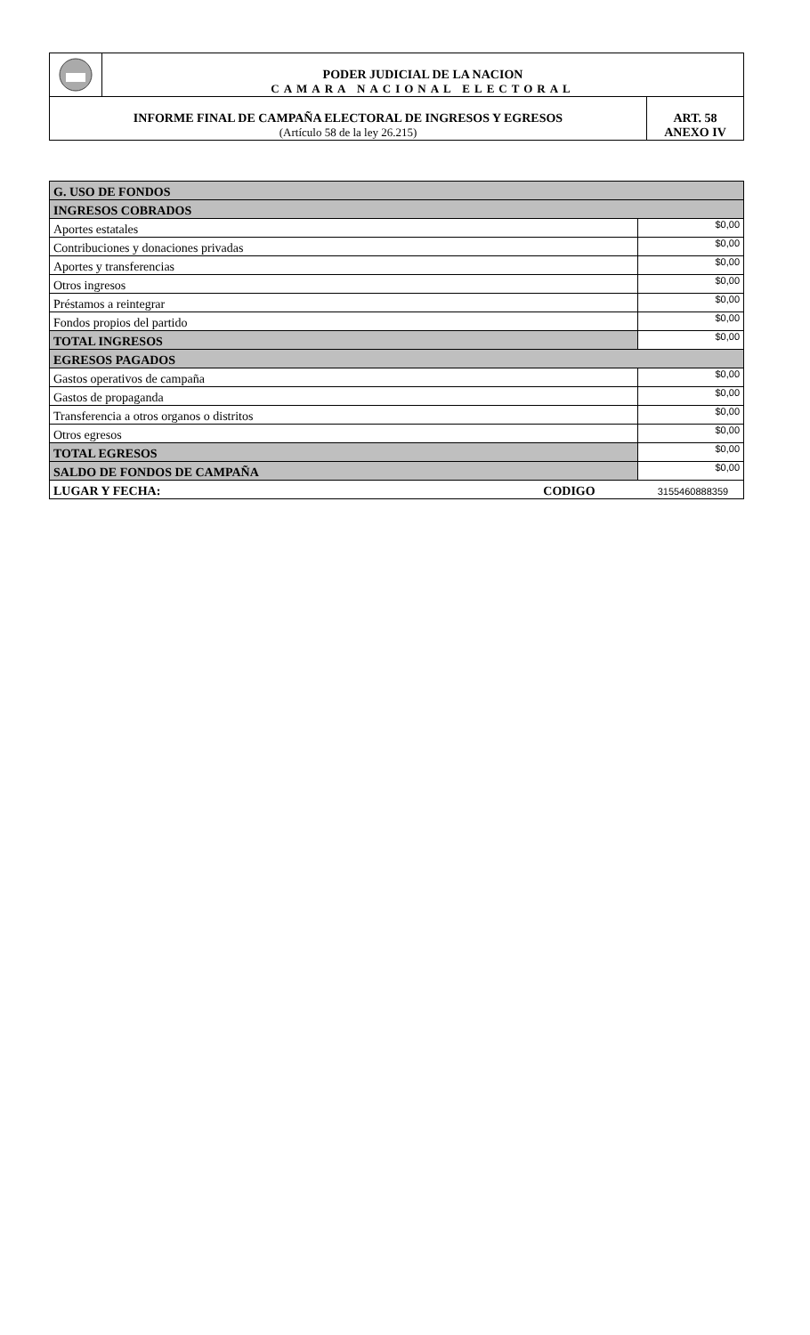| | PODER JUDICIAL DE LA NACION CAMARA NACIONAL ELECTORAL | |
| INFORME FINAL DE CAMPAÑA ELECTORAL DE INGRESOS Y EGRESOS (Artículo 58 de la ley 26.215) | | ART. 58 ANEXO IV |
| G. USO DE FONDOS | |
| INGRESOS COBRADOS | |
| Aportes estatales | $0,00 |
| Contribuciones y donaciones privadas | $0,00 |
| Aportes y transferencias | $0,00 |
| Otros ingresos | $0,00 |
| Préstamos a reintegrar | $0,00 |
| Fondos propios del partido | $0,00 |
| TOTAL INGRESOS | $0,00 |
| EGRESOS PAGADOS | |
| Gastos operativos de campaña | $0,00 |
| Gastos de propaganda | $0,00 |
| Transferencia a otros organos o distritos | $0,00 |
| Otros egresos | $0,00 |
| TOTAL EGRESOS | $0,00 |
| SALDO DE FONDOS DE CAMPAÑA | $0,00 |
| LUGAR Y FECHA: CODIGO 3155460888359 | |